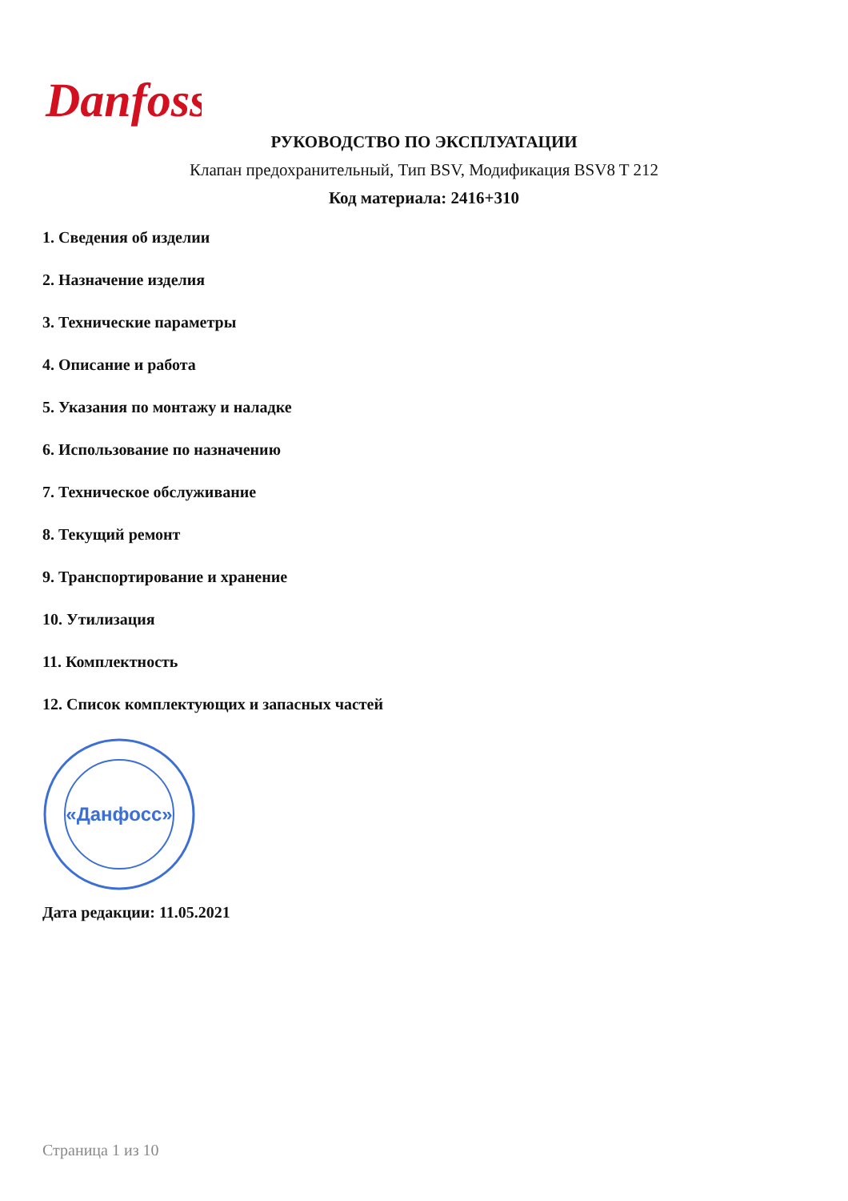Danfoss
РУКОВОДСТВО ПО ЭКСПЛУАТАЦИИ
Клапан предохранительный, Тип BSV, Модификация BSV8 T 212
Код материала: 2416+310
1. Сведения об изделии
2. Назначение изделия
3. Технические параметры
4. Описание и работа
5. Указания по монтажу и наладке
6. Использование по назначению
7. Техническое обслуживание
8. Текущий ремонт
9. Транспортирование и хранение
10. Утилизация
11. Комплектность
12. Список комплектующих и запасных частей
«Данфосс»
Дата редакции: 11.05.2021
Страница 1 из 10